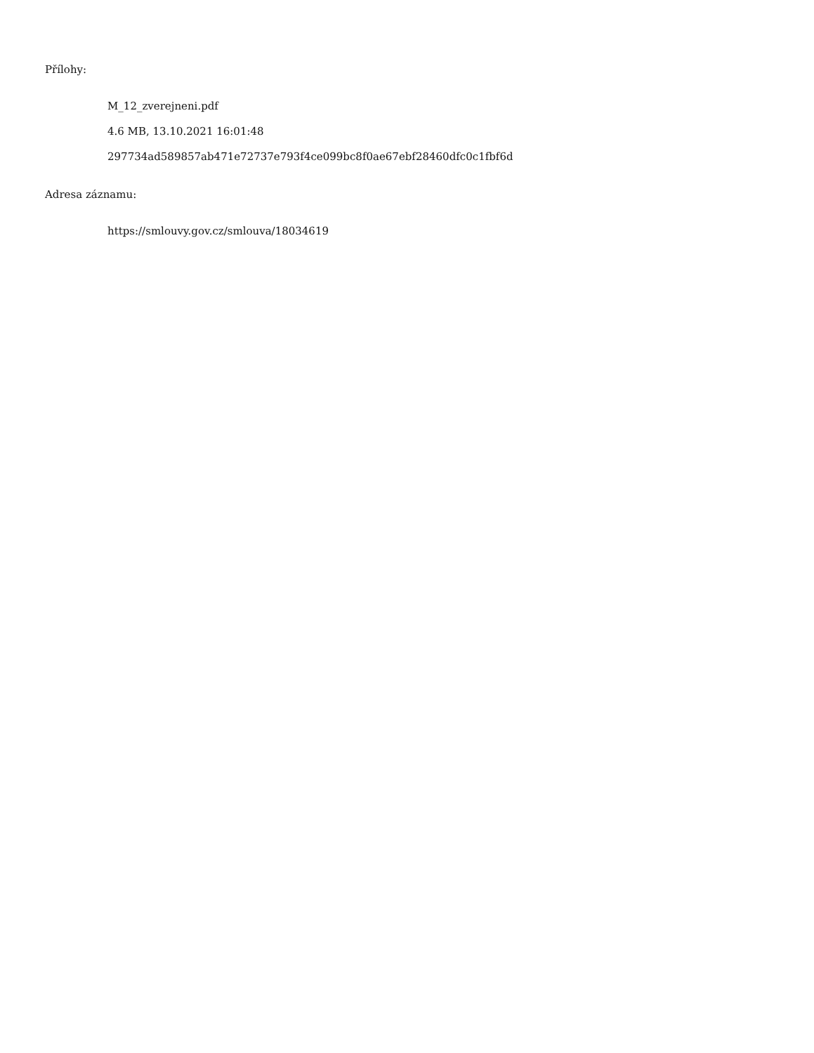Přílohy:
M_12_zverejneni.pdf
4.6 MB, 13.10.2021 16:01:48
297734ad589857ab471e72737e793f4ce099bc8f0ae67ebf28460dfc0c1fbf6d
Adresa záznamu:
https://smlouvy.gov.cz/smlouva/18034619